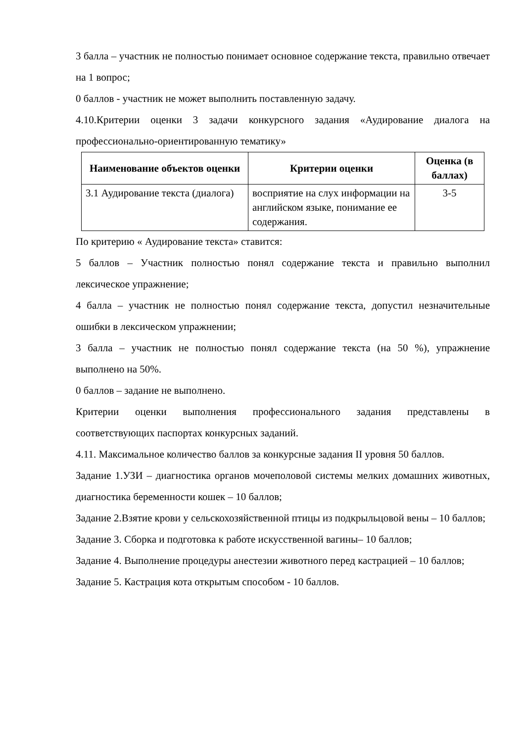3 балла – участник не полностью понимает основное содержание текста, правильно отвечает на 1 вопрос;
0 баллов - участник не может выполнить поставленную задачу.
4.10.Критерии оценки 3 задачи конкурсного задания «Аудирование диалога на профессионально-ориентированную тематику»
| Наименование объектов оценки | Критерии оценки | Оценка (в баллах) |
| --- | --- | --- |
| 3.1 Аудирование текста (диалога) | восприятие на слух информации на английском языке, понимание ее содержания. | 3-5 |
По критерию « Аудирование текста» ставится:
5 баллов – Участник полностью понял содержание текста и правильно выполнил лексическое упражнение;
4 балла – участник не полностью понял содержание текста, допустил незначительные ошибки в лексическом упражнении;
3 балла – участник не полностью понял содержание текста (на 50 %), упражнение выполнено на 50%.
0 баллов – задание не выполнено.
Критерии оценки выполнения профессионального задания представлены в соответствующих паспортах конкурсных заданий.
4.11. Максимальное количество баллов за конкурсные задания II уровня 50 баллов.
Задание 1.УЗИ – диагностика органов мочеполовой системы мелких домашних животных, диагностика беременности кошек – 10 баллов;
Задание 2.Взятие крови у сельскохозяйственной птицы из подкрыльцовой вены – 10 баллов;
Задание 3. Сборка и подготовка к работе искусственной вагины– 10 баллов;
Задание 4. Выполнение процедуры анестезии животного перед кастрацией – 10 баллов;
Задание 5. Кастрация кота открытым способом - 10 баллов.